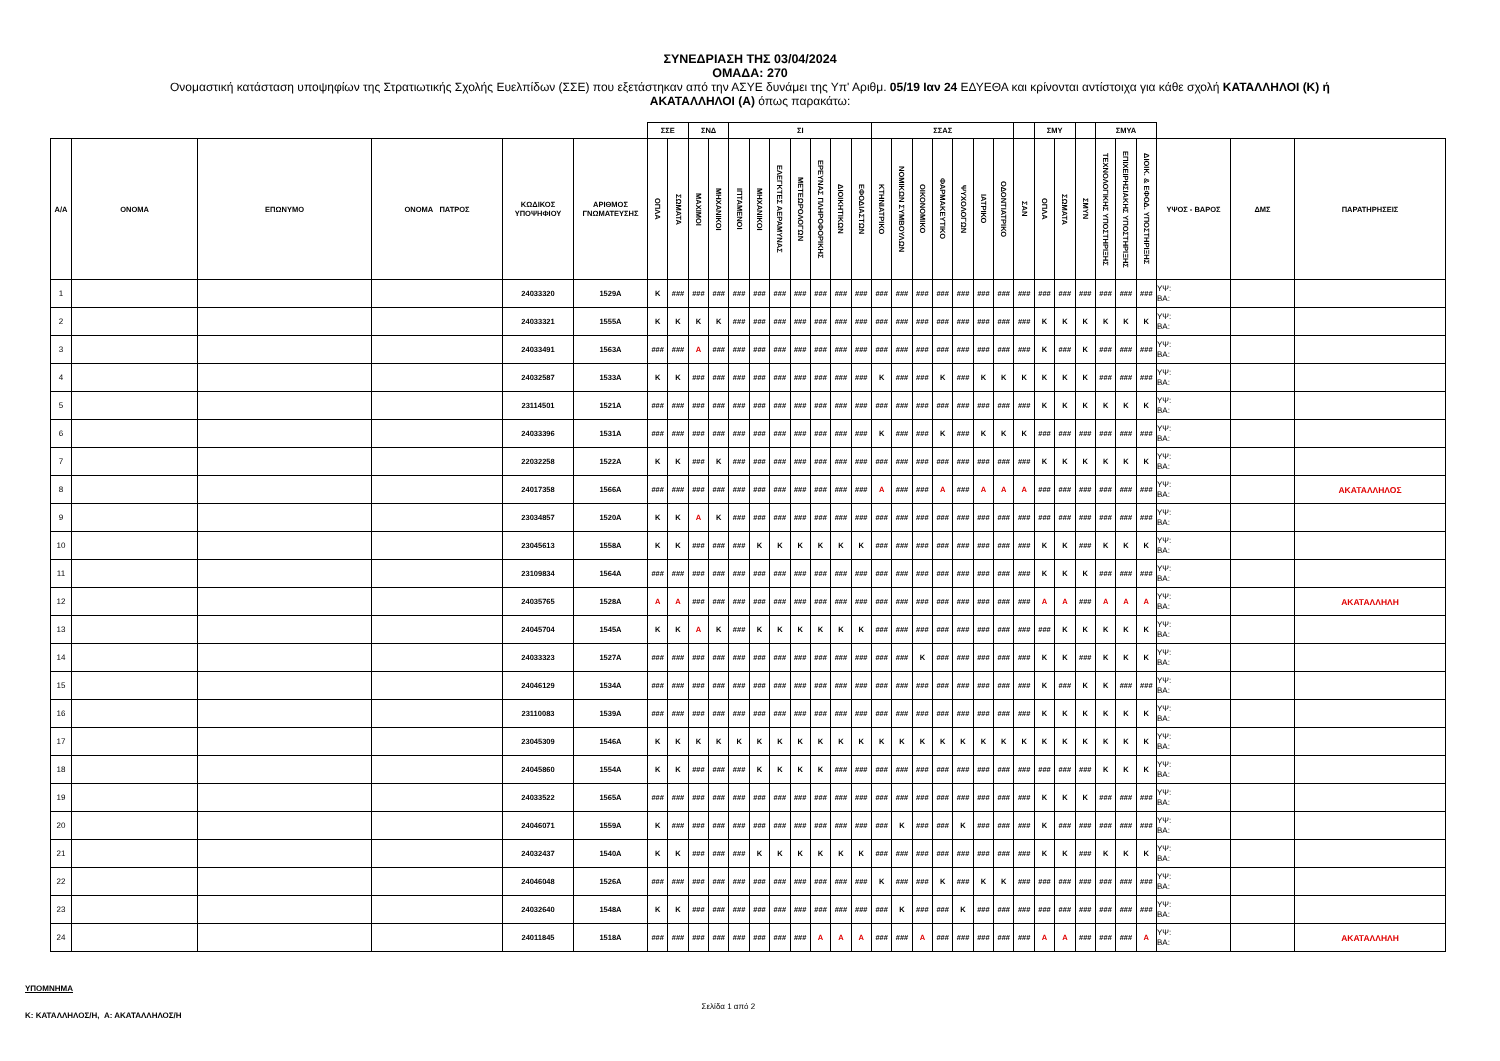ΣΥΝΕΔΡΙΑΣΗ ΤΗΣ 03/04/2024
ΟΜΑΔΑ: 270
Ονομαστική κατάσταση υποψηφίων της Στρατιωτικής Σχολής Ευελπίδων (ΣΣΕ) που εξετάστηκαν από την ΑΣΥΕ δυνάμει της Υπ' Αριθμ. 05/19 Ιαν 24 ΕΔΥΕΘΑ και κρίνονται αντίστοιχα για κάθε σχολή ΚΑΤΑΛΛΗΛΟΙ (Κ) ή
ΑΚΑΤΑΛΛΗΛΟΙ (Α) όπως παρακάτω:
| | | | | | | ΣΣΕ | | ΣΝΔ | | ΣΙ | | | | | | | ΣΣΑΣ | | | | | | | | ΣΜΥ | | | ΣΜΥΑ | | | | | |
| --- | --- | --- | --- | --- | --- | --- | --- | --- | --- | --- | --- | --- | --- | --- | --- | --- | --- | --- | --- | --- | --- | --- | --- | --- | --- | --- | --- | --- | --- | --- | --- | --- | --- |
| Α/Α | ΟΝΟΜΑ | ΕΠΩΝΥΜΟ | ΟΝΟΜΑ ΠΑΤΡΟΣ | ΚΩΔΙΚΟΣ ΥΠΟΨΗΦΙΟΥ | ΑΡΙΘΜΟΣ ΓΝΩΜΑΤΕΥΣΗΣ | ΟΠΛΑ | ΣΩΜΑΤΑ | ΜΑΧΙΜΟΙ | ΜΗΧΑΝΙΚΟΙ | ΙΠΤΑΜΕΝΟΙ | ΜΗΧΑΝΙΚΟΙ | ΕΛΕΓΚΤΕΣ ΑΕΡΑΜΥΝΑΣ | ΜΕΤΕΩΡΟΛΟΓΩΝ | ΕΡΕΥΝΑΣ ΠΛΗΡΟΦΟΡΙΚΗΣ | ΔΙΟΙΚΗΤΙΚΩΝ | ΕΦΟΔΙΑΣΤΩΝ | ΚΤΗΝΙΑΤΡΙΚΟ | ΝΟΜΙΚΩΝ ΣΥΜΒΟΥΛΩΝ | ΟΙΚΟΝΟΜΙΚΟ | ΦΑΡΜΑΚΕΥΤΙΚΟ | ΨΥΧΟΛΟΓΩΝ | ΙΑΤΡΙΚΟ | ΟΔΟΝΤΙΑΤΡΙΚΟ | ΣΑΝ | ΟΠΛΑ | ΣΩΜΑΤΑ | ΣΜΥΝ | ΤΕΧΝΟΛΟΓΙΚΗΣ ΥΠΟΣΤΗΡΙΞΗΣ | ΕΠΙΧΕΙΡΗΣΙΑΚΗΣ ΥΠΟΣΤΗΡΙΞΗΣ | ΔΙΟΙΚ. & ΕΦΟΔ. ΥΠΟΣΤΗΡΙΞΗΣ | ΥΨΟΣ - ΒΑΡΟΣ | ΔΜΣ | ΠΑΡΑΤΗΡΗΣΕΙΣ |
| 1 | | | | 24033320 | 1529Α | Κ | ### | ### | ### | ### | ### | ### | ### | ### | ### | ### | ### | ### | ### | ### | ### | ### | ### | ### | ### | ### | ### | ### | ### | ### | ΥΨ: ΒΑ: | | |
| 2 | | | | 24033321 | 1555Α | Κ | Κ | Κ | Κ | ### | ### | ### | ### | ### | ### | ### | ### | ### | ### | ### | ### | ### | ### | ### | Κ | Κ | Κ | Κ | Κ | Κ | ΥΨ: ΒΑ: | | |
| 3 | | | | 24033491 | 1563Α | ### | ### | Α | ### | ### | ### | ### | ### | ### | ### | ### | ### | ### | ### | ### | ### | ### | ### | ### | Κ | ### | Κ | ### | ### | ### | ΥΨ: ΒΑ: | | |
| 4 | | | | 24032587 | 1533Α | Κ | Κ | ### | ### | ### | ### | ### | ### | ### | ### | ### | Κ | ### | ### | Κ | ### | Κ | Κ | Κ | Κ | Κ | Κ | ### | ### | ### | ΥΨ: ΒΑ: | | |
| 5 | | | | 23114501 | 1521Α | ### | ### | ### | ### | ### | ### | ### | ### | ### | ### | ### | ### | ### | ### | ### | ### | ### | ### | ### | Κ | Κ | Κ | Κ | Κ | Κ | ΥΨ: ΒΑ: | | |
| 6 | | | | 24033396 | 1531Α | ### | ### | ### | ### | ### | ### | ### | ### | ### | ### | ### | Κ | ### | ### | Κ | ### | Κ | Κ | Κ | ### | ### | ### | ### | ### | ### | ΥΨ: ΒΑ: | | |
| 7 | | | | 22032258 | 1522Α | Κ | Κ | ### | Κ | ### | ### | ### | ### | ### | ### | ### | ### | ### | ### | ### | ### | ### | ### | ### | Κ | Κ | Κ | Κ | Κ | Κ | ΥΨ: ΒΑ: | | |
| 8 | | | | 24017358 | 1566Α | ### | ### | ### | ### | ### | ### | ### | ### | ### | ### | ### | Α | ### | ### | Α | ### | Α | Α | Α | ### | ### | ### | ### | ### | ### | ΥΨ: ΒΑ: | | ΑΚΑΤΑΛΛΗΛΟΣ |
| 9 | | | | 23034857 | 1520Α | Κ | Κ | Α | Κ | ### | ### | ### | ### | ### | ### | ### | ### | ### | ### | ### | ### | ### | ### | ### | ### | ### | ### | ### | ### | ### | ΥΨ: ΒΑ: | | |
| 10 | | | | 23045613 | 1558Α | Κ | Κ | ### | ### | ### | Κ | Κ | Κ | Κ | Κ | Κ | ### | ### | ### | ### | ### | ### | ### | ### | Κ | Κ | ### | Κ | Κ | Κ | ΥΨ: ΒΑ: | | |
| 11 | | | | 23109834 | 1564Α | ### | ### | ### | ### | ### | ### | ### | ### | ### | ### | ### | ### | ### | ### | ### | ### | ### | ### | ### | Κ | Κ | Κ | ### | ### | ### | ΥΨ: ΒΑ: | | |
| 12 | | | | 24035765 | 1528Α | Α | Α | ### | ### | ### | ### | ### | ### | ### | ### | ### | ### | ### | ### | ### | ### | ### | ### | ### | Α | Α | ### | Α | Α | Α | ΥΨ: ΒΑ: | | ΑΚΑΤΑΛΛΗΛΗ |
| 13 | | | | 24045704 | 1545Α | Κ | Κ | Α | Κ | ### | Κ | Κ | Κ | Κ | Κ | Κ | ### | ### | ### | ### | ### | ### | ### | ### | ### | Κ | Κ | Κ | Κ | Κ | ΥΨ: ΒΑ: | | |
| 14 | | | | 24033323 | 1527Α | ### | ### | ### | ### | ### | ### | ### | ### | ### | ### | ### | ### | ### | Κ | ### | ### | ### | ### | ### | Κ | Κ | ### | Κ | Κ | Κ | ΥΨ: ΒΑ: | | |
| 15 | | | | 24046129 | 1534Α | ### | ### | ### | ### | ### | ### | ### | ### | ### | ### | ### | ### | ### | ### | ### | ### | ### | ### | ### | Κ | ### | Κ | Κ | ### | ### | ΥΨ: ΒΑ: | | |
| 16 | | | | 23110083 | 1539Α | ### | ### | ### | ### | ### | ### | ### | ### | ### | ### | ### | ### | ### | ### | ### | ### | ### | ### | ### | Κ | Κ | Κ | Κ | Κ | Κ | ΥΨ: ΒΑ: | | |
| 17 | | | | 23045309 | 1546Α | Κ | Κ | Κ | Κ | Κ | Κ | Κ | Κ | Κ | Κ | Κ | Κ | Κ | Κ | Κ | Κ | Κ | Κ | Κ | Κ | Κ | Κ | Κ | Κ | Κ | ΥΨ: ΒΑ: | | |
| 18 | | | | 24045860 | 1554Α | Κ | Κ | ### | ### | ### | Κ | Κ | Κ | Κ | ### | ### | ### | ### | ### | ### | ### | ### | ### | ### | ### | ### | ### | Κ | Κ | Κ | ΥΨ: ΒΑ: | | |
| 19 | | | | 24033522 | 1565Α | ### | ### | ### | ### | ### | ### | ### | ### | ### | ### | ### | ### | ### | ### | ### | ### | ### | ### | ### | Κ | Κ | Κ | ### | ### | ### | ΥΨ: ΒΑ: | | |
| 20 | | | | 24046071 | 1559Α | Κ | ### | ### | ### | ### | ### | ### | ### | ### | ### | ### | ### | Κ | ### | ### | Κ | ### | ### | ### | Κ | ### | ### | ### | ### | ### | ΥΨ: ΒΑ: | | |
| 21 | | | | 24032437 | 1540Α | Κ | Κ | ### | ### | ### | Κ | Κ | Κ | Κ | Κ | Κ | ### | ### | ### | ### | ### | ### | ### | ### | Κ | Κ | ### | Κ | Κ | Κ | ΥΨ: ΒΑ: | | |
| 22 | | | | 24046048 | 1526Α | ### | ### | ### | ### | ### | ### | ### | ### | ### | ### | ### | Κ | ### | ### | Κ | ### | Κ | Κ | ### | ### | ### | ### | ### | ### | ### | ΥΨ: ΒΑ: | | |
| 23 | | | | 24032640 | 1548Α | Κ | Κ | ### | ### | ### | ### | ### | ### | ### | ### | ### | ### | Κ | ### | ### | Κ | ### | ### | ### | ### | ### | ### | ### | ### | ### | ΥΨ: ΒΑ: | | |
| 24 | | | | 24011845 | 1518Α | ### | ### | ### | ### | ### | ### | ### | ### | Α | Α | Α | ### | ### | Α | ### | ### | ### | ### | ### | Α | Α | ### | ### | ### | Α | ΥΨ: ΒΑ: | | ΑΚΑΤΑΛΛΗΛΗ |
ΥΠΟΜΝΗΜΑ
Κ: ΚΑΤΑΛΛΗΛΟΣ/Η, Α: ΑΚΑΤΑΛΛΗΛΟΣ/Η
Σελίδα 1 από 2